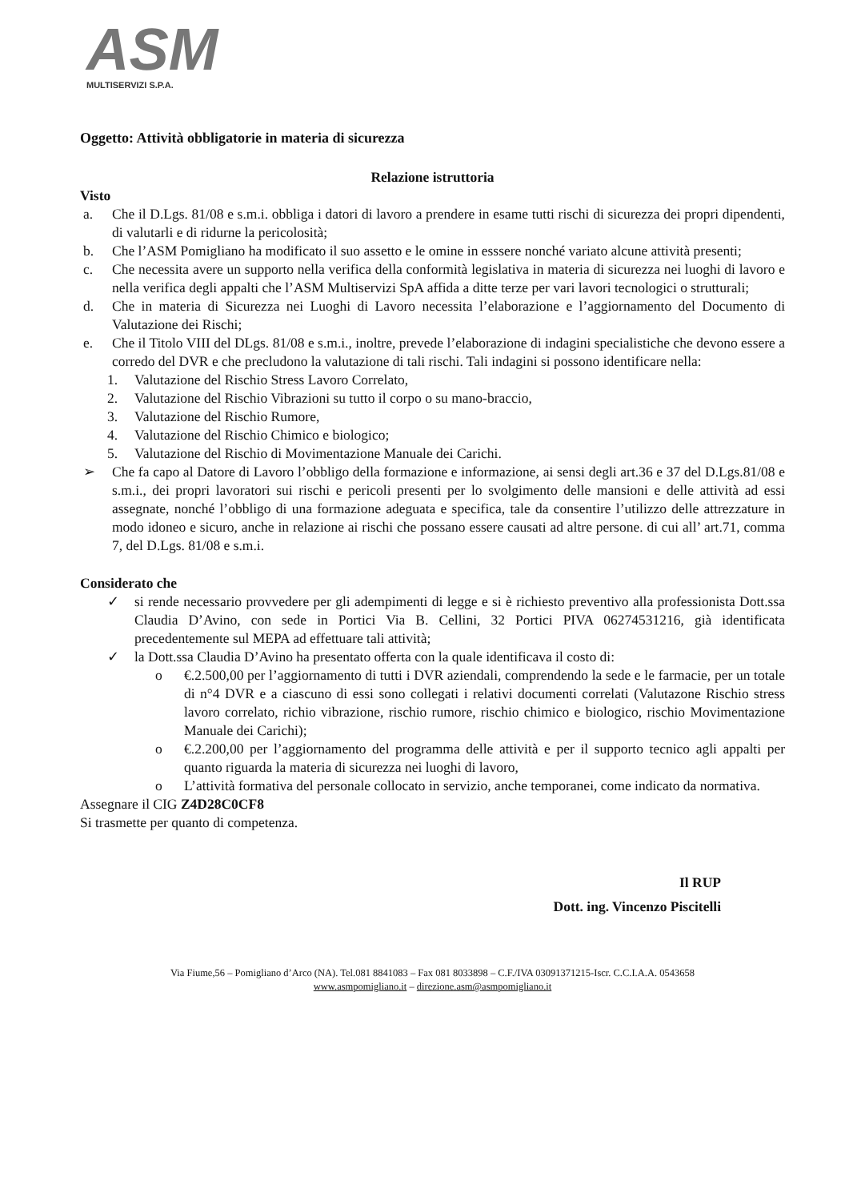ASM
MULTISERVIZI S.P.A.
Oggetto: Attività obbligatorie in materia di sicurezza
Relazione istruttoria
Visto
a. Che il D.Lgs. 81/08 e s.m.i. obbliga i datori di lavoro a prendere in esame tutti rischi di sicurezza dei propri dipendenti, di valutarli e di ridurne la pericolosità;
b. Che l’ASM Pomigliano ha modificato il suo assetto e le omine in esssere nonché variato alcune attività presenti;
c. Che necessita avere un supporto nella verifica della conformità legislativa in materia di sicurezza nei luoghi di lavoro e nella verifica degli appalti che l’ASM Multiservizi SpA affida a ditte terze per vari lavori tecnologici o strutturali;
d. Che in materia di Sicurezza nei Luoghi di Lavoro necessita l’elaborazione e l’aggiornamento del Documento di Valutazione dei Rischi;
e. Che il Titolo VIII del DLgs. 81/08 e s.m.i., inoltre, prevede l’elaborazione di indagini specialistiche che devono essere a corredo del DVR e che precludono la valutazione di tali rischi. Tali indagini si possono identificare nella:
1. Valutazione del Rischio Stress Lavoro Correlato,
2. Valutazione del Rischio Vibrazioni su tutto il corpo o su mano-braccio,
3. Valutazione del Rischio Rumore,
4. Valutazione del Rischio Chimico e biologico;
5. Valutazione del Rischio di Movimentazione Manuale dei Carichi.
➢ Che fa capo al Datore di Lavoro l’obbligo della formazione e informazione, ai sensi degli art.36 e 37 del D.Lgs.81/08 e s.m.i., dei propri lavoratori sui rischi e pericoli presenti per lo svolgimento delle mansioni e delle attività ad essi assegnate, nonché l’obbligo di una formazione adeguata e specifica, tale da consentire l’utilizzo delle attrezzature in modo idoneo e sicuro, anche in relazione ai rischi che possano essere causati ad altre persone. di cui all’ art.71, comma 7, del D.Lgs. 81/08 e s.m.i.
Considerato che
✓ si rende necessario provvedere per gli adempimenti di legge e si è richiesto preventivo alla professionista Dott.ssa Claudia D’Avino, con sede in Portici Via B. Cellini, 32 Portici PIVA 06274531216, già identificata precedentemente sul MEPA ad effettuare tali attività;
✓ la Dott.ssa Claudia D’Avino ha presentato offerta con la quale identificava il costo di:
o €.2.500,00 per l’aggiornamento di tutti i DVR aziendali, comprendendo la sede e le farmacie, per un totale di n°4 DVR e a ciascuno di essi sono collegati i relativi documenti correlati (Valutazone Rischio stress lavoro correlato, richio vibrazione, rischio rumore, rischio chimico e biologico, rischio Movimentazione Manuale dei Carichi);
o €.2.200,00 per l’aggiornamento del programma delle attività e per il supporto tecnico agli appalti per quanto riguarda la materia di sicurezza nei luoghi di lavoro,
o L’attività formativa del personale collocato in servizio, anche temporanei, come indicato da normativa.
Assegnare il CIG Z4D28C0CF8
Si trasmette per quanto di competenza.
Il RUP
Dott. ing. Vincenzo Piscitelli
Via Fiume,56 – Pomigliano d’Arco (NA). Tel.081 8841083 – Fax 081 8033898 – C.F./IVA 03091371215-Iscr. C.C.I.A.A. 0543658
www.asmpomigliano.it – direzione.asm@asmpomigliano.it